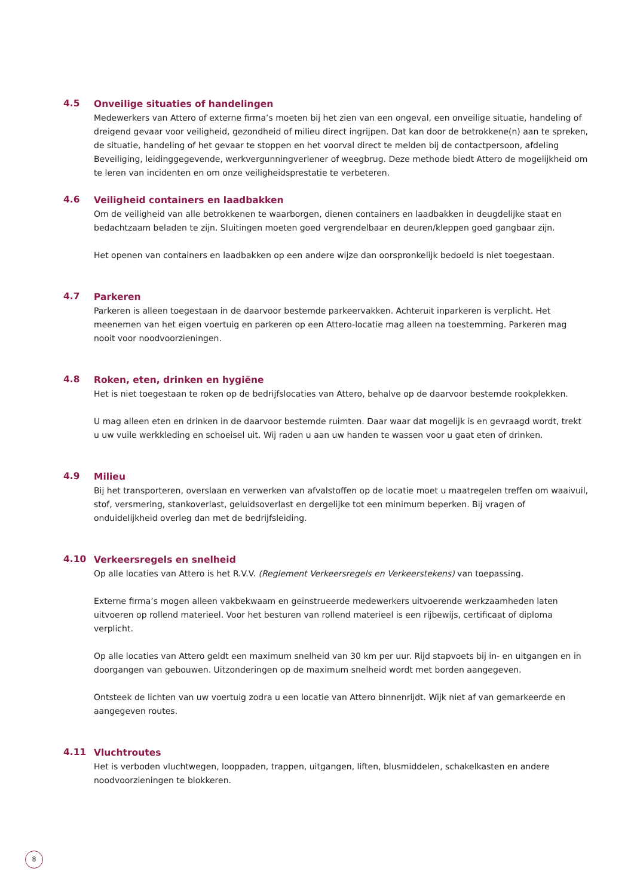4.5
Onveilige situaties of handelingen
Medewerkers van Attero of externe firma’s moeten bij het zien van een ongeval, een onveilige situatie, handeling of dreigend gevaar voor veiligheid, gezondheid of milieu direct ingrijpen. Dat kan door de betrokkene(n) aan te spreken, de situatie, handeling of het gevaar te stoppen en het voorval direct te melden bij de contactpersoon, afdeling Beveiliging, leidinggegevende, werkvergunningverlener of weegbrug. Deze methode biedt Attero de mogelijkheid om te leren van incidenten en om onze veiligheidsprestatie te verbeteren.
4.6
Veiligheid containers en laadbakken
Om de veiligheid van alle betrokkenen te waarborgen, dienen containers en laadbakken in deugdelijke staat en bedachtzaam beladen te zijn. Sluitingen moeten goed vergrendelbaar en deuren/kleppen goed gangbaar zijn.
Het openen van containers en laadbakken op een andere wijze dan oorspronkelijk bedoeld is niet toegestaan.
4.7
Parkeren
Parkeren is alleen toegestaan in de daarvoor bestemde parkeervakken. Achteruit inparkeren is verplicht. Het meenemen van het eigen voertuig en parkeren op een Attero-locatie mag alleen na toestemming. Parkeren mag nooit voor noodvoorzieningen.
4.8
Roken, eten, drinken en hygiëne
Het is niet toegestaan te roken op de bedrijfslocaties van Attero, behalve op de daarvoor bestemde rookplekken.
U mag alleen eten en drinken in de daarvoor bestemde ruimten. Daar waar dat mogelijk is en gevraagd wordt, trekt u uw vuile werkkleding en schoeisel uit. Wij raden u aan uw handen te wassen voor u gaat eten of drinken.
4.9
Milieu
Bij het transporteren, overslaan en verwerken van afvalstoffen op de locatie moet u maatregelen treffen om waaivuil, stof, versmering, stankoverlast, geluidsoverlast en dergelijke tot een minimum beperken. Bij vragen of onduidelijkheid overleg dan met de bedrijfsleiding.
4.10
Verkeersregels en snelheid
Op alle locaties van Attero is het R.V.V. (Reglement Verkeersregels en Verkeerstekens) van toepassing.
Externe firma’s mogen alleen vakbekwaam en geïnstrueerde medewerkers uitvoerende werkzaamheden laten uitvoeren op rollend materieel. Voor het besturen van rollend materieel is een rijbewijs, certificaat of diploma verplicht.
Op alle locaties van Attero geldt een maximum snelheid van 30 km per uur. Rijd stapvoets bij in- en uitgangen en in doorgangen van gebouwen. Uitzonderingen op de maximum snelheid wordt met borden aangegeven.
Ontsteek de lichten van uw voertuig zodra u een locatie van Attero binnenrijdt. Wijk niet af van gemarkeerde en aangegeven routes.
4.11
Vluchtroutes
Het is verboden vluchtwegen, looppaden, trappen, uitgangen, liften, blusmiddelen, schakelkasten en andere noodvoorzieningen te blokkeren.
8